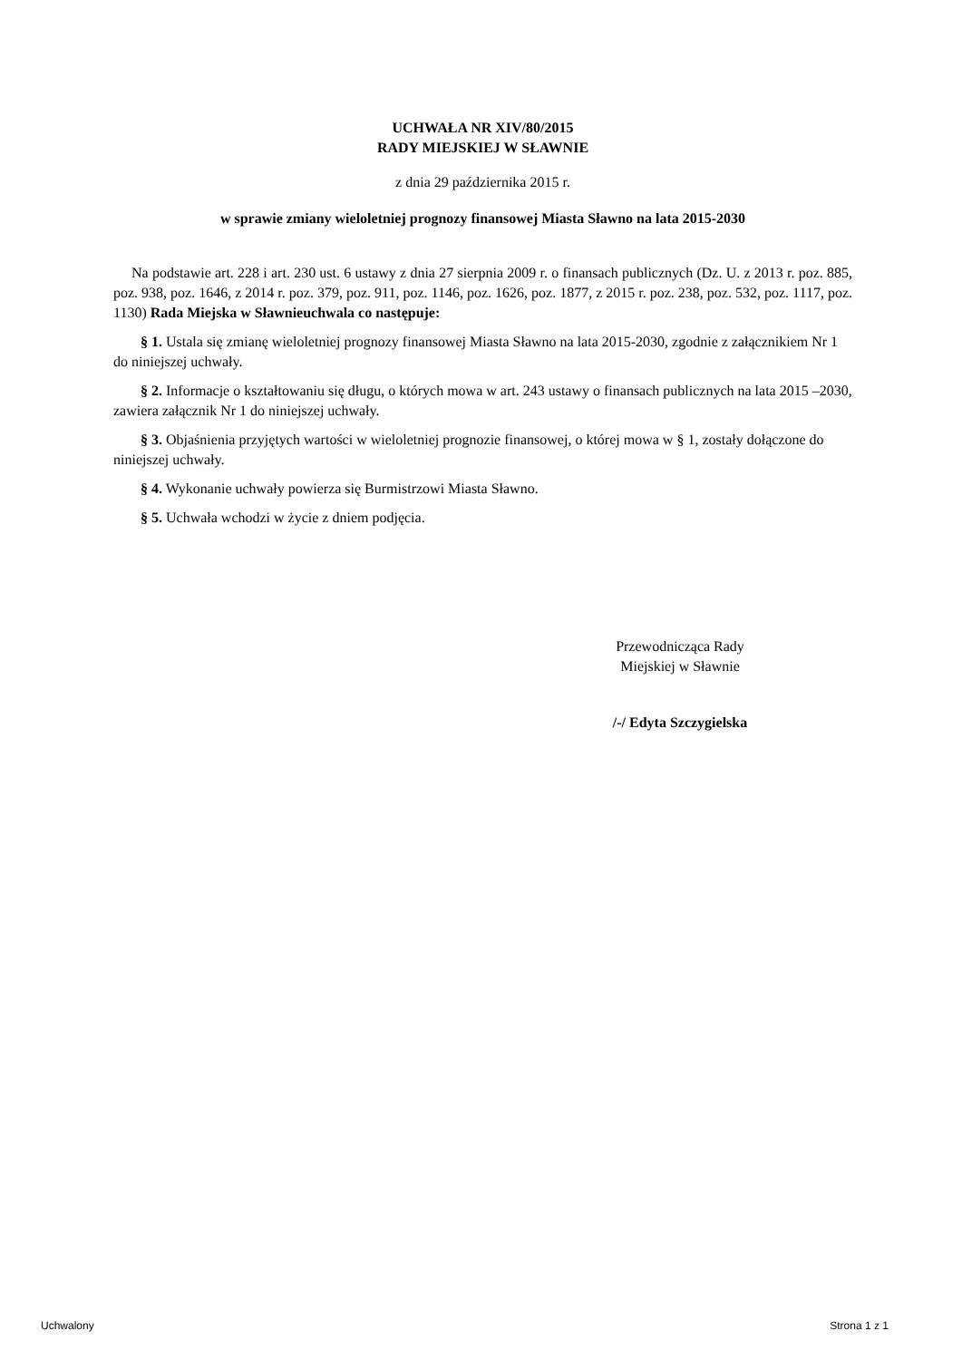UCHWAŁA NR XIV/80/2015
RADY MIEJSKIEJ W SŁAWNIE
z dnia 29 października 2015 r.
w sprawie zmiany wieloletniej prognozy finansowej Miasta Sławno na lata 2015-2030
Na podstawie art. 228 i art. 230 ust. 6 ustawy z dnia 27 sierpnia 2009 r. o finansach publicznych (Dz. U. z 2013 r. poz. 885, poz. 938, poz. 1646, z 2014 r. poz. 379, poz. 911, poz. 1146, poz. 1626, poz. 1877, z 2015 r. poz. 238, poz. 532, poz. 1117, poz. 1130) Rada Miejska w Sławnieuchwala co następuje:
§ 1. Ustala się zmianę wieloletniej prognozy finansowej Miasta Sławno na lata 2015-2030, zgodnie z załącznikiem Nr 1 do niniejszej uchwały.
§ 2. Informacje o kształtowaniu się długu, o których mowa w art. 243 ustawy o finansach publicznych na lata 2015 –2030, zawiera załącznik Nr 1 do niniejszej uchwały.
§ 3. Objaśnienia przyjętych wartości w wieloletniej prognozie finansowej, o której mowa w § 1, zostały dołączone do niniejszej uchwały.
§ 4. Wykonanie uchwały powierza się Burmistrzowi Miasta Sławno.
§ 5. Uchwała wchodzi w życie z dniem podjęcia.
Przewodnicząca Rady
Miejskiej w Sławnie
/-/ Edyta Szczygielska
Uchwalony Strona 1 z 1